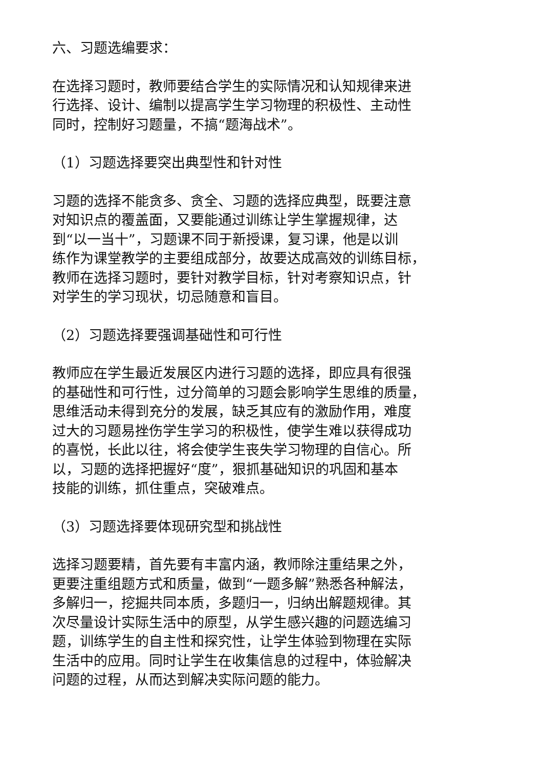六、习题选编要求：
在选择习题时，教师要结合学生的实际情况和认知规律来进
行选择、设计、编制以提高学生学习物理的积极性、主动性
同时，控制好习题量，不搞“题海战术”。
（1）习题选择要突出典型性和针对性
习题的选择不能贪多、贪全、习题的选择应典型，既要注意
对知识点的覆盖面，又要能通过训练让学生掌握规律，达
到“以一当十”，习题课不同于新授课，复习课，他是以训
练作为课堂教学的主要组成部分，故要达成高效的训练目标，
教师在选择习题时，要针对教学目标，针对考察知识点，针
对学生的学习现状，切忌随意和盲目。
（2）习题选择要强调基础性和可行性
教师应在学生最近发展区内进行习题的选择，即应具有很强
的基础性和可行性，过分简单的习题会影响学生思维的质量，
思维活动未得到充分的发展，缺乏其应有的激励作用，难度
过大的习题易挫伤学生学习的积极性，使学生难以获得成功
的喜悦，长此以往，将会使学生丧失学习物理的自信心。所
以，习题的选择把握好“度”，狠抓基础知识的巩固和基本
技能的训练，抓住重点，突破难点。
（3）习题选择要体现研究型和挑战性
选择习题要精，首先要有丰富内涵，教师除注重结果之外，
更要注重组题方式和质量，做到“一题多解”熟悉各种解法，
多解归一，挖掘共同本质，多题归一，归纳出解题规律。其
次尽量设计实际生活中的原型，从学生感兴趣的问题选编习
题，训练学生的自主性和探究性，让学生体验到物理在实际
生活中的应用。同时让学生在收集信息的过程中，体验解决
问题的过程，从而达到解决实际问题的能力。